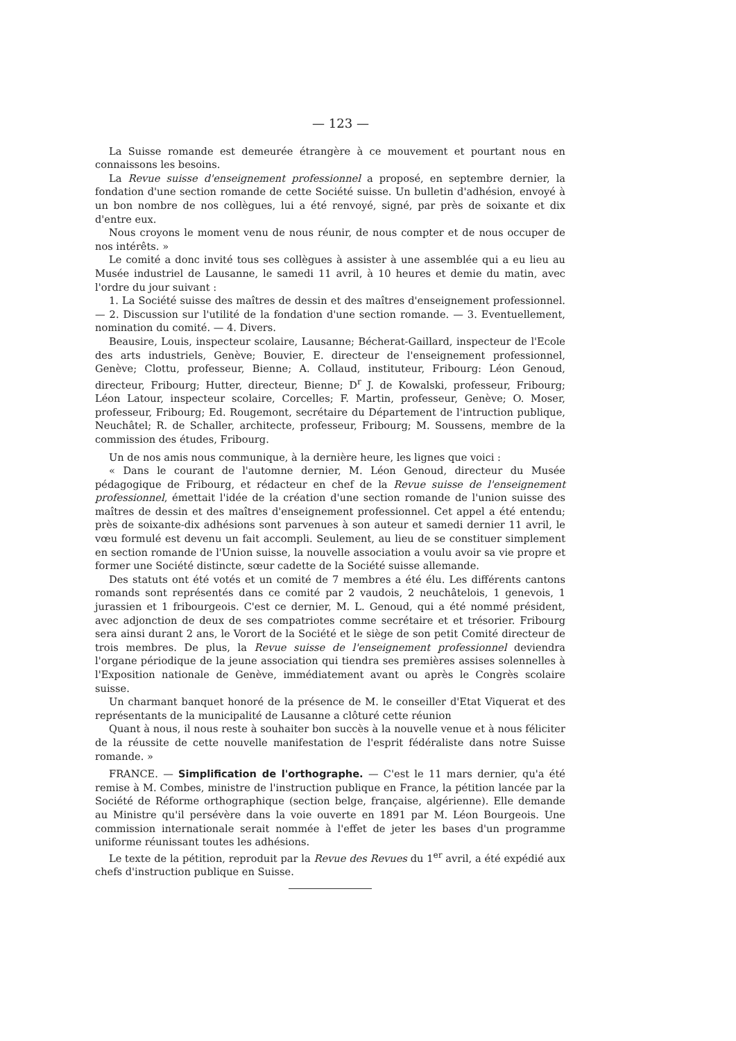— 123 —
La Suisse romande est demeurée étrangère à ce mouvement et pourtant nous en connaissons les besoins.
La Revue suisse d'enseignement professionnel a proposé, en septembre dernier, la fondation d'une section romande de cette Société suisse. Un bulletin d'adhésion, envoyé à un bon nombre de nos collègues, lui a été renvoyé, signé, par près de soixante et dix d'entre eux.
Nous croyons le moment venu de nous réunir, de nous compter et de nous occuper de nos intérêts. »
Le comité a donc invité tous ses collègues à assister à une assemblée qui a eu lieu au Musée industriel de Lausanne, le samedi 11 avril, à 10 heures et demie du matin, avec l'ordre du jour suivant :
1. La Société suisse des maîtres de dessin et des maîtres d'enseignement professionnel. — 2. Discussion sur l'utilité de la fondation d'une section romande. — 3. Eventuellement, nomination du comité. — 4. Divers.
Beausire, Louis, inspecteur scolaire, Lausanne; Bécherat-Gaillard, inspecteur de l'Ecole des arts industriels, Genève; Bouvier, E. directeur de l'enseignement professionnel, Genève; Clottu, professeur, Bienne; A. Collaud, instituteur, Fribourg: Léon Genoud, directeur, Fribourg; Hutter, directeur, Bienne; D<sup>r</sup> J. de Kowalski, professeur, Fribourg; Léon Latour, inspecteur scolaire, Corcelles; F. Martin, professeur, Genève; O. Moser, professeur, Fribourg; Ed. Rougemont, secrétaire du Département de l'intruction publique, Neuchâtel; R. de Schaller, architecte, professeur, Fribourg; M. Soussens, membre de la commission des études, Fribourg.
Un de nos amis nous communique, à la dernière heure, les lignes que voici :
« Dans le courant de l'automne dernier, M. Léon Genoud, directeur du Musée pédagogique de Fribourg, et rédacteur en chef de la Revue suisse de l'enseignement professionnel, émettait l'idée de la création d'une section romande de l'union suisse des maîtres de dessin et des maîtres d'enseignement professionnel. Cet appel a été entendu; près de soixante-dix adhésions sont parvenues à son auteur et samedi dernier 11 avril, le vœu formulé est devenu un fait accompli. Seulement, au lieu de se constituer simplement en section romande de l'Union suisse, la nouvelle association a voulu avoir sa vie propre et former une Société distincte, sœur cadette de la Société suisse allemande.
Des statuts ont été votés et un comité de 7 membres a été élu. Les différents cantons romands sont représentés dans ce comité par 2 vaudois, 2 neuchâtelois, 1 genevois, 1 jurassien et 1 fribourgeois. C'est ce dernier, M. L. Genoud, qui a été nommé président, avec adjonction de deux de ses compatriotes comme secrétaire et et trésorier. Fribourg sera ainsi durant 2 ans, le Vorort de la Société et le siège de son petit Comité directeur de trois membres. De plus, la Revue suisse de l'enseignement professionnel deviendra l'organe périodique de la jeune association qui tiendra ses premières assises solennelles à l'Exposition nationale de Genève, immédiatement avant ou après le Congrès scolaire suisse.
Un charmant banquet honoré de la présence de M. le conseiller d'Etat Viquerat et des représentants de la municipalité de Lausanne a clôturé cette réunion
Quant à nous, il nous reste à souhaiter bon succès à la nouvelle venue et à nous féliciter de la réussite de cette nouvelle manifestation de l'esprit fédéraliste dans notre Suisse romande. »
FRANCE. — Simplification de l'orthographe. — C'est le 11 mars dernier, qu'a été remise à M. Combes, ministre de l'instruction publique en France, la pétition lancée par la Société de Réforme orthographique (section belge, française, algérienne). Elle demande au Ministre qu'il persévère dans la voie ouverte en 1891 par M. Léon Bourgeois. Une commission internationale serait nommée à l'effet de jeter les bases d'un programme uniforme réunissant toutes les adhésions.
Le texte de la pétition, reproduit par la Revue des Revues du 1<sup>er</sup> avril, a été expédié aux chefs d'instruction publique en Suisse.